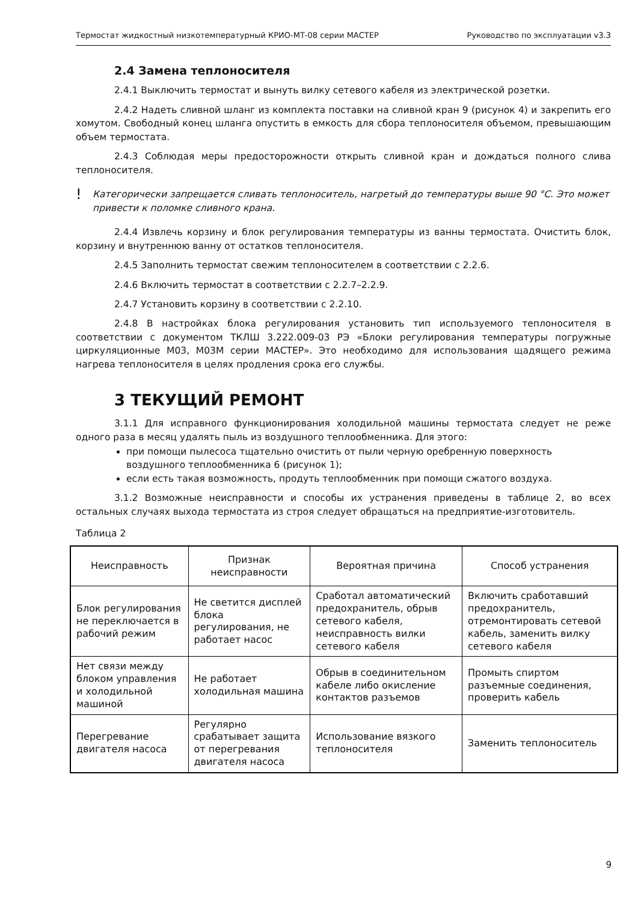Термостат жидкостный низкотемпературный КРИО-МТ-08 серии МАСТЕР Руководство по эксплуатации v3.3
2.4 Замена теплоносителя
2.4.1 Выключить термостат и вынуть вилку сетевого кабеля из электрической розетки.
2.4.2 Надеть сливной шланг из комплекта поставки на сливной кран 9 (рисунок 4) и закрепить его хомутом. Свободный конец шланга опустить в емкость для сбора теплоносителя объемом, превышающим объем термостата.
2.4.3 Соблюдая меры предосторожности открыть сливной кран и дождаться полного слива теплоносителя.
! Категорически запрещается сливать теплоноситель, нагретый до температуры выше 90 °С. Это может привести к поломке сливного крана.
2.4.4 Извлечь корзину и блок регулирования температуры из ванны термостата. Очистить блок, корзину и внутреннюю ванну от остатков теплоносителя.
2.4.5 Заполнить термостат свежим теплоносителем в соответствии с 2.2.6.
2.4.6 Включить термостат в соответствии с 2.2.7–2.2.9.
2.4.7 Установить корзину в соответствии с 2.2.10.
2.4.8 В настройках блока регулирования установить тип используемого теплоносителя в соответствии с документом ТКЛШ 3.222.009-03 РЭ «Блоки регулирования температуры погружные циркуляционные М03, М03М серии МАСТЕР». Это необходимо для использования щадящего режима нагрева теплоносителя в целях продления срока его службы.
3 ТЕКУЩИЙ РЕМОНТ
3.1.1 Для исправного функционирования холодильной машины термостата следует не реже одного раза в месяц удалять пыль из воздушного теплообменника. Для этого:
при помощи пылесоса тщательно очистить от пыли черную оребренную поверхность воздушного теплообменника 6 (рисунок 1);
если есть такая возможность, продуть теплообменник при помощи сжатого воздуха.
3.1.2 Возможные неисправности и способы их устранения приведены в таблице 2, во всех остальных случаях выхода термостата из строя следует обращаться на предприятие-изготовитель.
Таблица 2
| Неисправность | Признак неисправности | Вероятная причина | Способ устранения |
| --- | --- | --- | --- |
| Блок регулирования не переключается в рабочий режим | Не светится дисплей блока регулирования, не работает насос | Сработал автоматический предохранитель, обрыв сетевого кабеля, неисправность вилки сетевого кабеля | Включить сработавший предохранитель, отремонтировать сетевой кабель, заменить вилку сетевого кабеля |
| Нет связи между блоком управления и холодильной машиной | Не работает холодильная машина | Обрыв в соединительном кабеле либо окисление контактов разъемов | Промыть спиртом разъемные соединения, проверить кабель |
| Перегревание двигателя насоса | Регулярно срабатывает защита от перегревания двигателя насоса | Использование вязкого теплоносителя | Заменить теплоноситель |
9